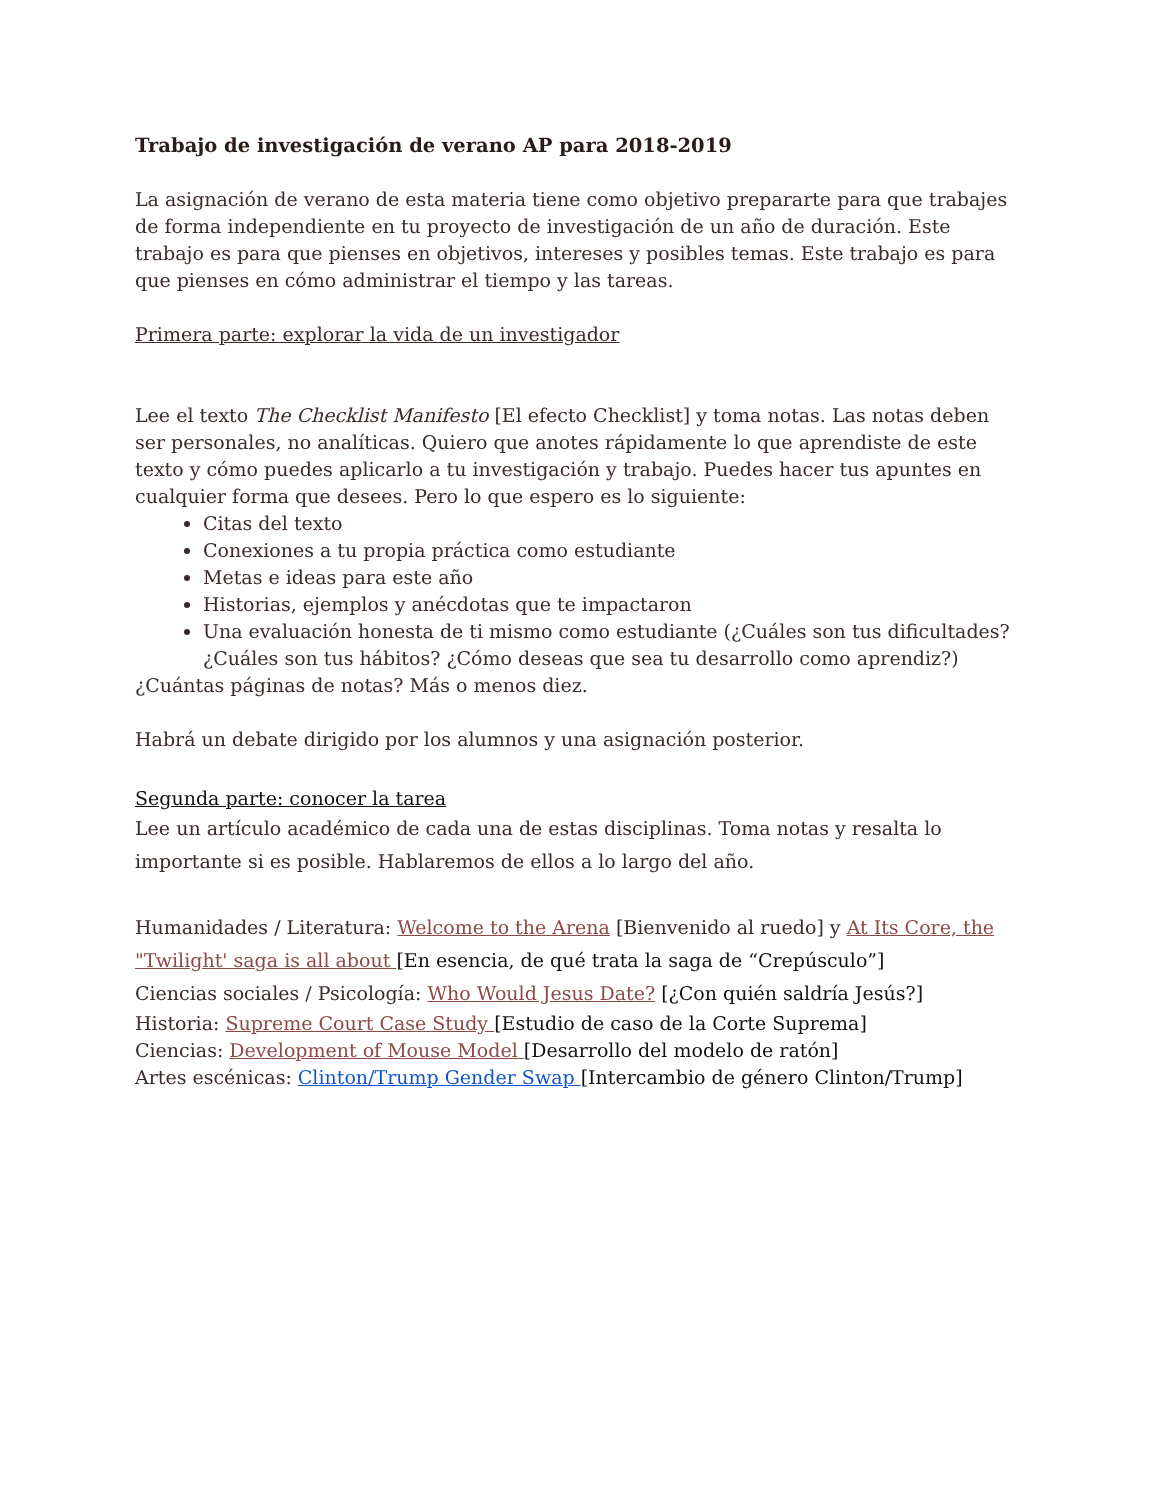Trabajo de investigación de verano AP para 2018-2019
La asignación de verano de esta materia tiene como objetivo prepararte para que trabajes de forma independiente en tu proyecto de investigación de un año de duración. Este trabajo es para que pienses en objetivos, intereses y posibles temas. Este trabajo es para que pienses en cómo administrar el tiempo y las tareas.
Primera parte: explorar la vida de un investigador
Lee el texto The Checklist Manifesto [El efecto Checklist] y toma notas. Las notas deben ser personales, no analíticas. Quiero que anotes rápidamente lo que aprendiste de este texto y cómo puedes aplicarlo a tu investigación y trabajo. Puedes hacer tus apuntes en cualquier forma que desees. Pero lo que espero es lo siguiente:
Citas del texto
Conexiones a tu propia práctica como estudiante
Metas e ideas para este año
Historias, ejemplos y anécdotas que te impactaron
Una evaluación honesta de ti mismo como estudiante (¿Cuáles son tus dificultades? ¿Cuáles son tus hábitos? ¿Cómo deseas que sea tu desarrollo como aprendiz?)
¿Cuántas páginas de notas? Más o menos diez.
Habrá un debate dirigido por los alumnos y una asignación posterior.
Segunda parte: conocer la tarea
Lee un artículo académico de cada una de estas disciplinas. Toma notas y resalta lo importante si es posible. Hablaremos de ellos a lo largo del año.
Humanidades / Literatura: Welcome to the Arena [Bienvenido al ruedo] y At Its Core, the "Twilight' saga is all about [En esencia, de qué trata la saga de “Crepúsculo”]
Ciencias sociales / Psicología: Who Would Jesus Date? [¿Con quién saldría Jesús?]
Historia: Supreme Court Case Study [Estudio de caso de la Corte Suprema]
Ciencias: Development of Mouse Model [Desarrollo del modelo de ratón]
Artes escénicas: Clinton/Trump Gender Swap [Intercambio de género Clinton/Trump]